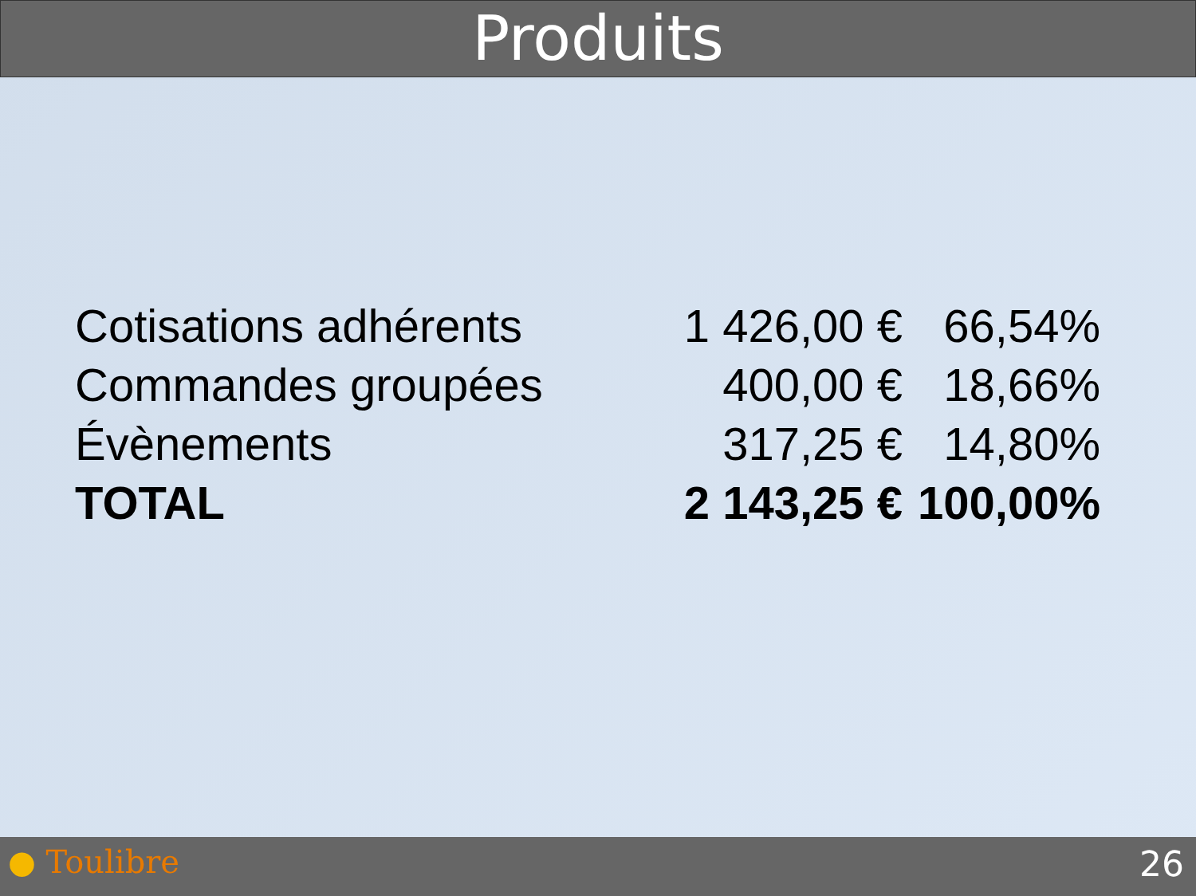Produits
| Cotisations adhérents | 1 426,00 € | 66,54% |
| Commandes groupées | 400,00 € | 18,66% |
| Évènements | 317,25 € | 14,80% |
| TOTAL | 2 143,25 € | 100,00% |
● Toulibre 26